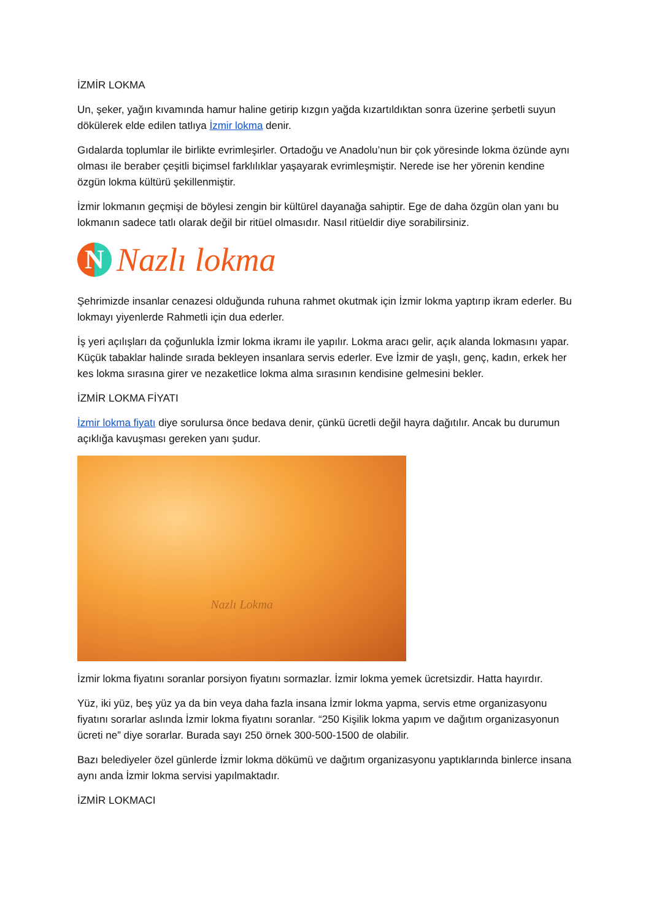İZMİR LOKMA
Un, şeker, yağın kıvamında hamur haline getirip kızgın yağda kızartıldıktan sonra üzerine şerbetli suyun dökülerek elde edilen tatlıya İzmir lokma denir.
Gıdalarda toplumlar ile birlikte evrimleşirler. Ortadoğu ve Anadolu’nun bir çok yöresinde lokma özünde aynı olması ile beraber çeşitli biçimsel farklılıklar yaşayarak evrimleşmiştir. Nerede ise her yörenin kendine özgün lokma kültürü şekillenmiştir.
İzmir lokmanın geçmişi de böylesi zengin bir kültürel dayanağa sahiptir. Ege de daha özgün olan yanı bu lokmanın sadece tatlı olarak değil bir ritüel olmasıdır. Nasıl ritüeldir diye sorabilirsiniz.
N
Nazlı lokma
Şehrimizde insanlar cenazesi olduğunda ruhuna rahmet okutmak için İzmir lokma yaptırıp ikram ederler. Bu lokmayı yiyenlerde Rahmetli için dua ederler.
İş yeri açılışları da çoğunlukla İzmir lokma ikramı ile yapılır. Lokma aracı gelir, açık alanda lokmasını yapar. Küçük tabaklar halinde sırada bekleyen insanlara servis ederler. Eve İzmir de yaşlı, genç, kadın, erkek her kes lokma sırasına girer ve nezaketlice lokma alma sırasının kendisine gelmesini bekler.
İZMİR LOKMA FİYATI
İzmir lokma fiyatı diye sorulursa önce bedava denir, çünkü ücretli değil hayra dağıtılır. Ancak bu durumun açıklığa kavuşması gereken yanı şudur.
Nazlı Lokma
İzmir lokma fiyatını soranlar porsiyon fiyatını sormazlar. İzmir lokma yemek ücretsizdir. Hatta hayırdır.
Yüz, iki yüz, beş yüz ya da bin veya daha fazla insana İzmir lokma yapma, servis etme organizasyonu fiyatını sorarlar aslında İzmir lokma fiyatını soranlar. “250 Kişilik lokma yapım ve dağıtım organizasyonun ücreti ne” diye sorarlar. Burada sayı 250 örnek 300-500-1500 de olabilir.
Bazı belediyeler özel günlerde İzmir lokma dökümü ve dağıtım organizasyonu yaptıklarında binlerce insana aynı anda İzmir lokma servisi yapılmaktadır.
İZMİR LOKMACI